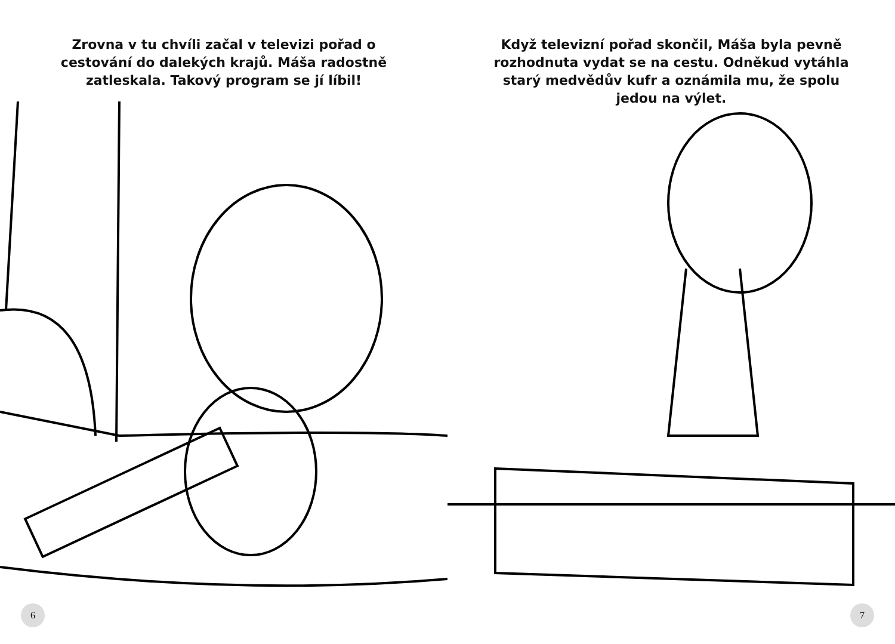Zrovna v tu chvíli začal v televizi pořad o cestování do dalekých krajů. Máša radostně zatleskala. Takový program se jí líbil!
6
Když televizní pořad skončil, Máša byla pevně rozhodnuta vydat se na cestu. Odněkud vytáhla starý medvědův kufr a oznámila mu, že spolu jedou na výlet.
7